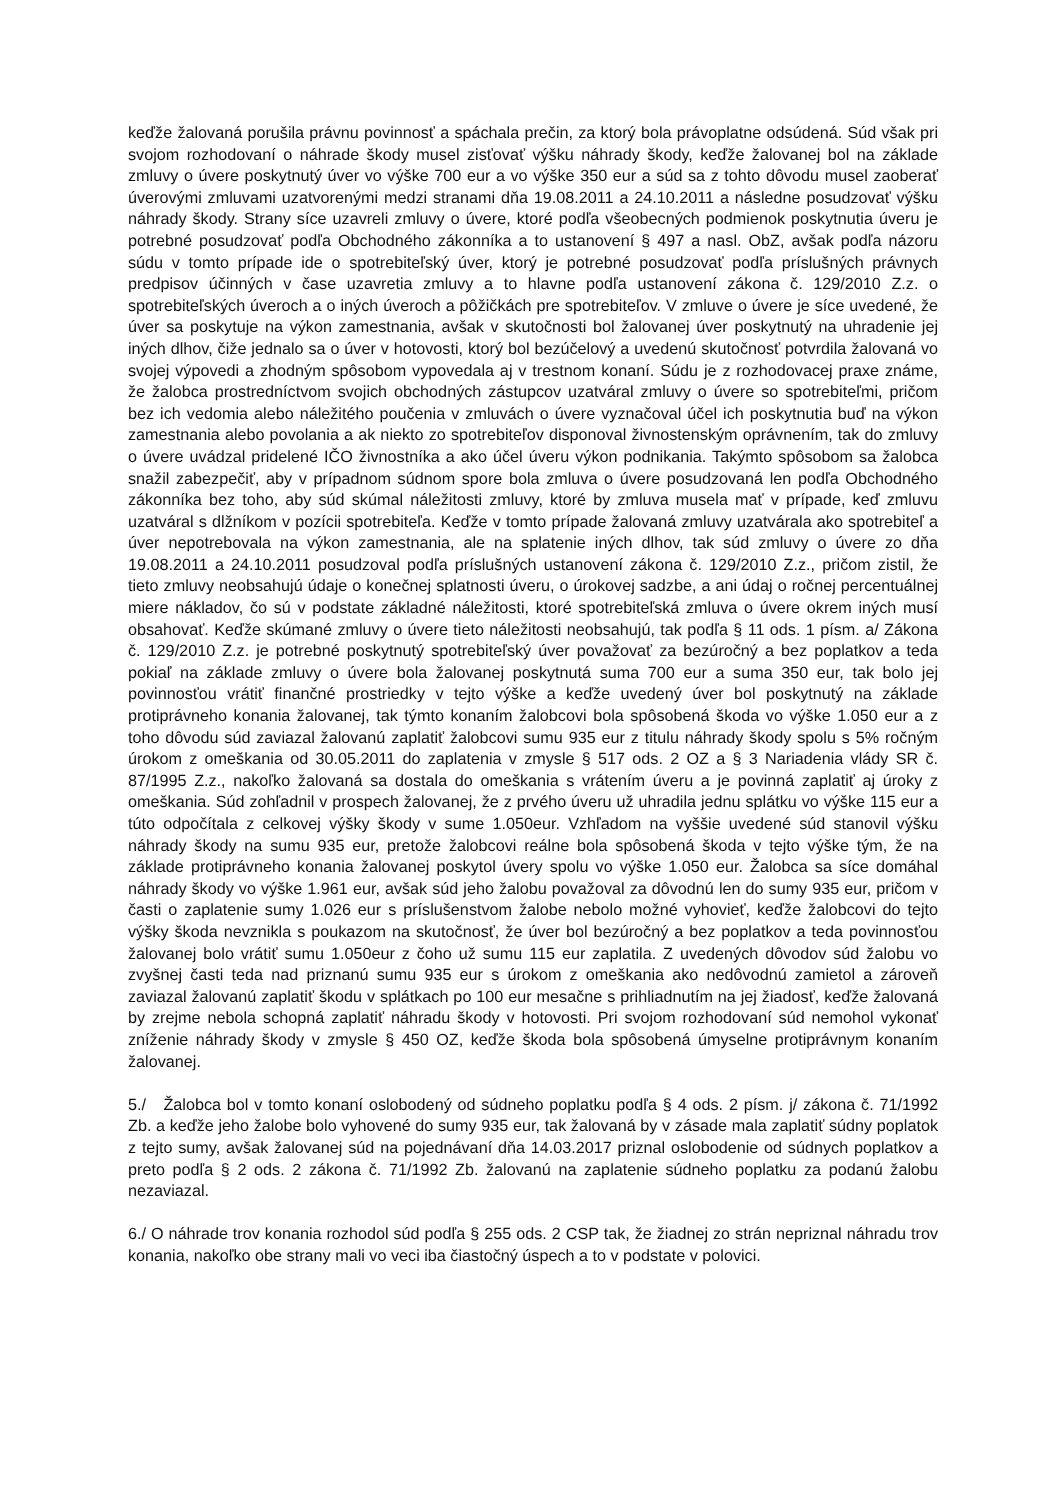keďže žalovaná porušila právnu povinnosť a spáchala prečin, za ktorý bola právoplatne odsúdená. Súd však pri svojom rozhodovaní o náhrade škody musel zisťovať výšku náhrady škody, keďže žalovanej bol na základe zmluvy o úvere poskytnutý úver vo výške 700 eur a vo výške 350 eur a súd sa z tohto dôvodu musel zaoberať úverovými zmluvami uzatvorenými medzi stranami dňa 19.08.2011 a 24.10.2011 a následne posudzovať výšku náhrady škody. Strany síce uzavreli zmluvy o úvere, ktoré podľa všeobecných podmienok poskytnutia úveru je potrebné posudzovať podľa Obchodného zákonníka a to ustanovení § 497 a nasl. ObZ, avšak podľa názoru súdu v tomto prípade ide o spotrebiteľský úver, ktorý je potrebné posudzovať podľa príslušných právnych predpisov účinných v čase uzavretia zmluvy a to hlavne podľa ustanovení zákona č. 129/2010 Z.z. o spotrebiteľských úveroch a o iných úveroch a pôžičkách pre spotrebiteľov. V zmluve o úvere je síce uvedené, že úver sa poskytuje na výkon zamestnania, avšak v skutočnosti bol žalovanej úver poskytnutý na uhradenie jej iných dlhov, čiže jednalo sa o úver v hotovosti, ktorý bol bezúčelový a uvedenú skutočnosť potvrdila žalovaná vo svojej výpovedi a zhodným spôsobom vypovedala aj v trestnom konaní. Súdu je z rozhodovacej praxe známe, že žalobca prostredníctvom svojich obchodných zástupcov uzatváral zmluvy o úvere so spotrebiteľmi, pričom bez ich vedomia alebo náležitého poučenia v zmluvách o úvere vyznačoval účel ich poskytnutia buď na výkon zamestnania alebo povolania a ak niekto zo spotrebiteľov disponoval živnostenským oprávnením, tak do zmluvy o úvere uvádzal pridelené IČO živnostníka a ako účel úveru výkon podnikania. Takýmto spôsobom sa žalobca snažil zabezpečiť, aby v prípadnom súdnom spore bola zmluva o úvere posudzovaná len podľa Obchodného zákonníka bez toho, aby súd skúmal náležitosti zmluvy, ktoré by zmluva musela mať v prípade, keď zmluvu uzatváral s dlžníkom v pozícii spotrebiteľa. Keďže v tomto prípade žalovaná zmluvy uzatvárala ako spotrebiteľ a úver nepotrebovala na výkon zamestnania, ale na splatenie iných dlhov, tak súd zmluvy o úvere zo dňa 19.08.2011 a 24.10.2011 posudzoval podľa príslušných ustanovení zákona č. 129/2010 Z.z., pričom zistil, že tieto zmluvy neobsahujú údaje o konečnej splatnosti úveru, o úrokovej sadzbe, a ani údaj o ročnej percentuálnej miere nákladov, čo sú v podstate základné náležitosti, ktoré spotrebiteľská zmluva o úvere okrem iných musí obsahovať. Keďže skúmané zmluvy o úvere tieto náležitosti neobsahujú, tak podľa § 11 ods. 1 písm. a/ Zákona č. 129/2010 Z.z. je potrebné poskytnutý spotrebiteľský úver považovať za bezúročný a bez poplatkov a teda pokiaľ na základe zmluvy o úvere bola žalovanej poskytnutá suma 700 eur a suma 350 eur, tak bolo jej povinnosťou vrátiť finančné prostriedky v tejto výške a keďže uvedený úver bol poskytnutý na základe protiprávneho konania žalovanej, tak týmto konaním žalobcovi bola spôsobená škoda vo výške 1.050 eur a z toho dôvodu súd zaviazal žalovanú zaplatiť žalobcovi sumu 935 eur z titulu náhrady škody spolu s 5% ročným úrokom z omeškania od 30.05.2011 do zaplatenia v zmysle § 517 ods. 2 OZ a § 3 Nariadenia vlády SR č. 87/1995 Z.z., nakoľko žalovaná sa dostala do omeškania s vrátením úveru a je povinná zaplatiť aj úroky z omeškania. Súd zohľadnil v prospech žalovanej, že z prvého úveru už uhradila jednu splátku vo výške 115 eur a túto odpočítala z celkovej výšky škody v sume 1.050eur. Vzhľadom na vyššie uvedené súd stanovil výšku náhrady škody na sumu 935 eur, pretože žalobcovi reálne bola spôsobená škoda v tejto výške tým, že na základe protiprávneho konania žalovanej poskytol úvery spolu vo výške 1.050 eur. Žalobca sa síce domáhal náhrady škody vo výške 1.961 eur, avšak súd jeho žalobu považoval za dôvodnú len do sumy 935 eur, pričom v časti o zaplatenie sumy 1.026 eur s príslušenstvom žalobe nebolo možné vyhovieť, keďže žalobcovi do tejto výšky škoda nevznikla s poukazom na skutočnosť, že úver bol bezúročný a bez poplatkov a teda povinnosťou žalovanej bolo vrátiť sumu 1.050eur z čoho už sumu 115 eur zaplatila. Z uvedených dôvodov súd žalobu vo zvyšnej časti teda nad priznanú sumu 935 eur s úrokom z omeškania ako nedôvodnú zamietol a zároveň zaviazal žalovanú zaplatiť škodu v splátkach po 100 eur mesačne s prihliadnutím na jej žiadosť, keďže žalovaná by zrejme nebola schopná zaplatiť náhradu škody v hotovosti. Pri svojom rozhodovaní súd nemohol vykonať zníženie náhrady škody v zmysle § 450 OZ, keďže škoda bola spôsobená úmyselne protiprávnym konaním žalovanej.
5./ Žalobca bol v tomto konaní oslobodený od súdneho poplatku podľa § 4 ods. 2 písm. j/ zákona č. 71/1992 Zb. a keďže jeho žalobe bolo vyhovené do sumy 935 eur, tak žalovaná by v zásade mala zaplatiť súdny poplatok z tejto sumy, avšak žalovanej súd na pojednávaní dňa 14.03.2017 priznal oslobodenie od súdnych poplatkov a preto podľa § 2 ods. 2 zákona č. 71/1992 Zb. žalovanú na zaplatenie súdneho poplatku za podanú žalobu nezaviazal.
6./ O náhrade trov konania rozhodol súd podľa § 255 ods. 2 CSP tak, že žiadnej zo strán nepriznal náhradu trov konania, nakoľko obe strany mali vo veci iba čiastočný úspech a to v podstate v polovici.